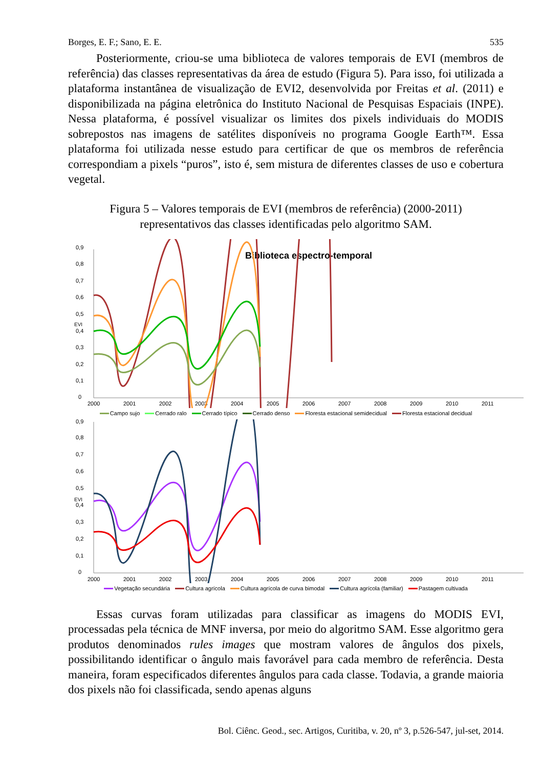Borges, E. F.; Sano, E. E. 535
Posteriormente, criou-se uma biblioteca de valores temporais de EVI (membros de referência) das classes representativas da área de estudo (Figura 5). Para isso, foi utilizada a plataforma instantânea de visualização de EVI2, desenvolvida por Freitas et al. (2011) e disponibilizada na página eletrônica do Instituto Nacional de Pesquisas Espaciais (INPE). Nessa plataforma, é possível visualizar os limites dos pixels individuais do MODIS sobrepostos nas imagens de satélites disponíveis no programa Google Earth™. Essa plataforma foi utilizada nesse estudo para certificar de que os membros de referência correspondiam a pixels “puros”, isto é, sem mistura de diferentes classes de uso e cobertura vegetal.
Figura 5 – Valores temporais de EVI (membros de referência) (2000-2011)
representativos das classes identificadas pelo algoritmo SAM.
Biblioteca espectro-temporal
EVI
0
0,1
0,2
0,3
0,4
0,5
0,6
0,7
0,8
0,9
2000
2001
2002
2003
2004
2005
2006
2007
2008
2009
2010
2011
Campo sujo Cerrado ralo Cerrado típico Cerrado denso Floresta estacional semidecidual Floresta estacional decidual
EVI
0
0,1
0,2
0,3
0,4
0,5
0,6
0,7
0,8
0,9
2000
2001
2002
2003
2004
2005
2006
2007
2008
2009
2010
2011
Vegetação secundária Cultura agrícola Cultura agrícola de curva bimodal Cultura agrícola (familiar) Pastagem cultivada
Essas curvas foram utilizadas para classificar as imagens do MODIS EVI, processadas pela técnica de MNF inversa, por meio do algoritmo SAM. Esse algoritmo gera produtos denominados rules images que mostram valores de ângulos dos pixels, possibilitando identificar o ângulo mais favorável para cada membro de referência. Desta maneira, foram especificados diferentes ângulos para cada classe. Todavia, a grande maioria dos pixels não foi classificada, sendo apenas alguns
Bol. Ciênc. Geod., sec. Artigos, Curitiba, v. 20, nº 3, p.526-547, jul-set, 2014.